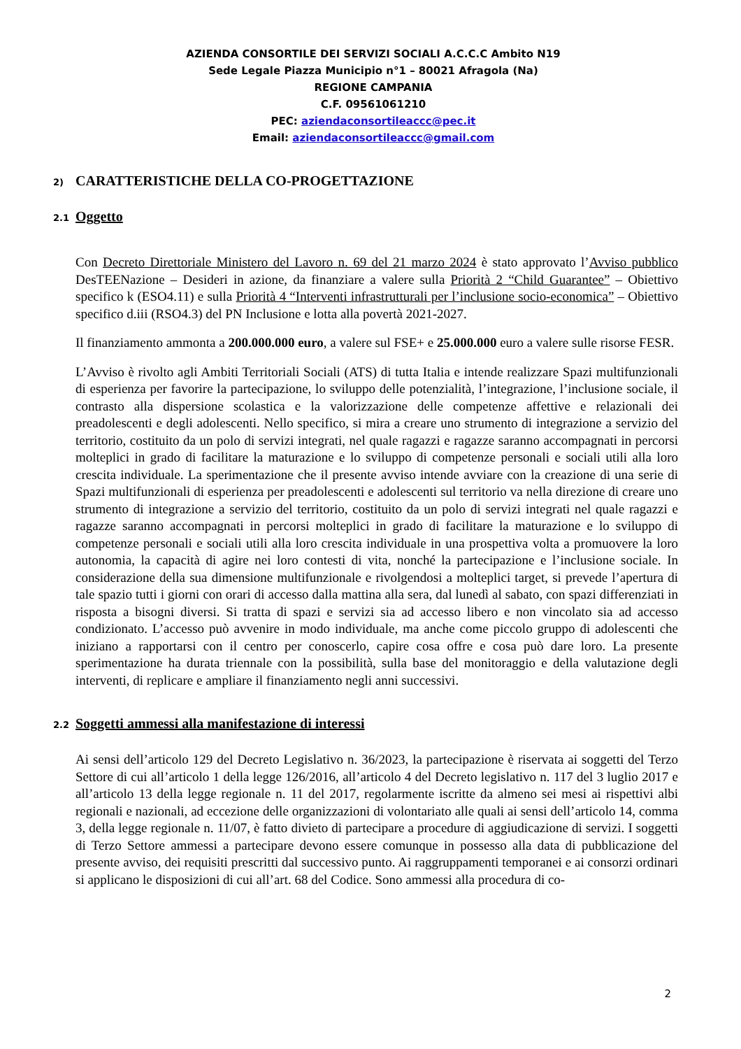AZIENDA CONSORTILE DEI SERVIZI SOCIALI A.C.C.C Ambito N19
Sede Legale Piazza Municipio n°1 – 80021 Afragola (Na)
REGIONE CAMPANIA
C.F. 09561061210
PEC: aziendaconsortileaccc@pec.it
Email: aziendaconsortileaccc@gmail.com
2) CARATTERISTICHE DELLA CO-PROGETTAZIONE
2.1 Oggetto
Con Decreto Direttoriale Ministero del Lavoro n. 69 del 21 marzo 2024 è stato approvato l’Avviso pubblico DesTEENazione – Desideri in azione, da finanziare a valere sulla Priorità 2 “Child Guarantee” – Obiettivo specifico k (ESO4.11) e sulla Priorità 4 “Interventi infrastrutturali per l’inclusione socio-economica” – Obiettivo specifico d.iii (RSO4.3) del PN Inclusione e lotta alla povertà 2021-2027.
Il finanziamento ammonta a 200.000.000 euro, a valere sul FSE+ e 25.000.000 euro a valere sulle risorse FESR.
L’Avviso è rivolto agli Ambiti Territoriali Sociali (ATS) di tutta Italia e intende realizzare Spazi multifunzionali di esperienza per favorire la partecipazione, lo sviluppo delle potenzialità, l’integrazione, l’inclusione sociale, il contrasto alla dispersione scolastica e la valorizzazione delle competenze affettive e relazionali dei preadolescenti e degli adolescenti. Nello specifico, si mira a creare uno strumento di integrazione a servizio del territorio, costituito da un polo di servizi integrati, nel quale ragazzi e ragazze saranno accompagnati in percorsi molteplici in grado di facilitare la maturazione e lo sviluppo di competenze personali e sociali utili alla loro crescita individuale. La sperimentazione che il presente avviso intende avviare con la creazione di una serie di Spazi multifunzionali di esperienza per preadolescenti e adolescenti sul territorio va nella direzione di creare uno strumento di integrazione a servizio del territorio, costituito da un polo di servizi integrati nel quale ragazzi e ragazze saranno accompagnati in percorsi molteplici in grado di facilitare la maturazione e lo sviluppo di competenze personali e sociali utili alla loro crescita individuale in una prospettiva volta a promuovere la loro autonomia, la capacità di agire nei loro contesti di vita, nonché la partecipazione e l’inclusione sociale. In considerazione della sua dimensione multifunzionale e rivolgendosi a molteplici target, si prevede l’apertura di tale spazio tutti i giorni con orari di accesso dalla mattina alla sera, dal lunedì al sabato, con spazi differenziati in risposta a bisogni diversi. Si tratta di spazi e servizi sia ad accesso libero e non vincolato sia ad accesso condizionato. L’accesso può avvenire in modo individuale, ma anche come piccolo gruppo di adolescenti che iniziano a rapportarsi con il centro per conoscerlo, capire cosa offre e cosa può dare loro. La presente sperimentazione ha durata triennale con la possibilità, sulla base del monitoraggio e della valutazione degli interventi, di replicare e ampliare il finanziamento negli anni successivi.
2.2 Soggetti ammessi alla manifestazione di interessi
Ai sensi dell’articolo 129 del Decreto Legislativo n. 36/2023, la partecipazione è riservata ai soggetti del Terzo Settore di cui all’articolo 1 della legge 126/2016, all’articolo 4 del Decreto legislativo n. 117 del 3 luglio 2017 e all’articolo 13 della legge regionale n. 11 del 2017, regolarmente iscritte da almeno sei mesi ai rispettivi albi regionali e nazionali, ad eccezione delle organizzazioni di volontariato alle quali ai sensi dell’articolo 14, comma 3, della legge regionale n. 11/07, è fatto divieto di partecipare a procedure di aggiudicazione di servizi. I soggetti di Terzo Settore ammessi a partecipare devono essere comunque in possesso alla data di pubblicazione del presente avviso, dei requisiti prescritti dal successivo punto. Ai raggruppamenti temporanei e ai consorzi ordinari si applicano le disposizioni di cui all’art. 68 del Codice. Sono ammessi alla procedura di co-
2